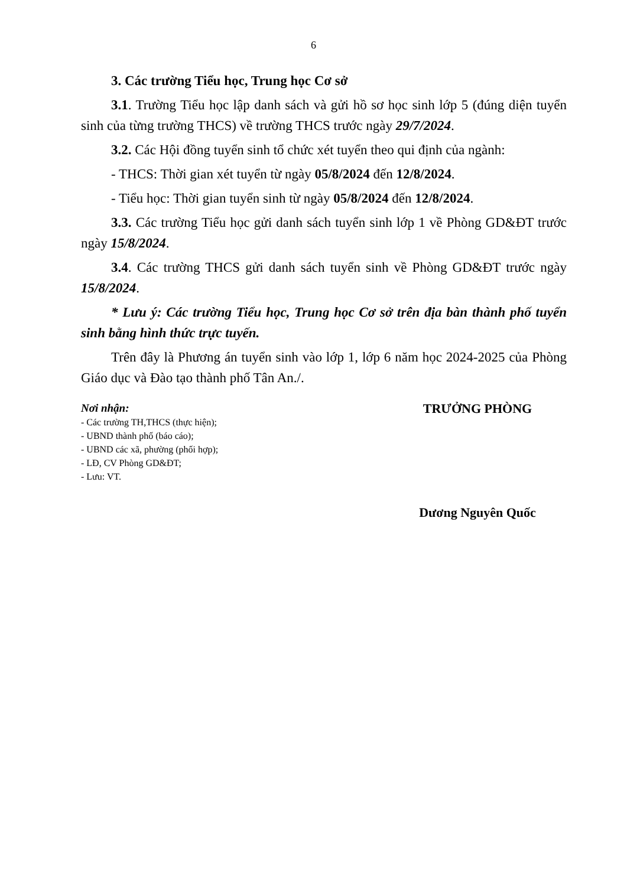6
3. Các trường Tiểu học, Trung học Cơ sở
3.1. Trường Tiểu học lập danh sách và gửi hồ sơ học sinh lớp 5 (đúng diện tuyển sinh của từng trường THCS) về trường THCS trước ngày 29/7/2024.
3.2. Các Hội đồng tuyển sinh tổ chức xét tuyển theo qui định của ngành:
- THCS: Thời gian xét tuyển từ ngày 05/8/2024 đến 12/8/2024.
- Tiểu học: Thời gian tuyển sinh từ ngày 05/8/2024 đến 12/8/2024.
3.3. Các trường Tiểu học gửi danh sách tuyển sinh lớp 1 về Phòng GD&ĐT trước ngày 15/8/2024.
3.4. Các trường THCS gửi danh sách tuyển sinh về Phòng GD&ĐT trước ngày 15/8/2024.
* Lưu ý: Các trường Tiểu học, Trung học Cơ sở trên địa bàn thành phố tuyển sinh bằng hình thức trực tuyến.
Trên đây là Phương án tuyển sinh vào lớp 1, lớp 6 năm học 2024-2025 của Phòng Giáo dục và Đào tạo thành phố Tân An./.
Nơi nhận:
- Các trường TH,THCS (thực hiện);
- UBND thành phố (báo cáo);
- UBND các xã, phường (phối hợp);
- LĐ, CV Phòng GD&ĐT;
- Lưu: VT.
TRƯỞNG PHÒNG
Dương Nguyên Quốc